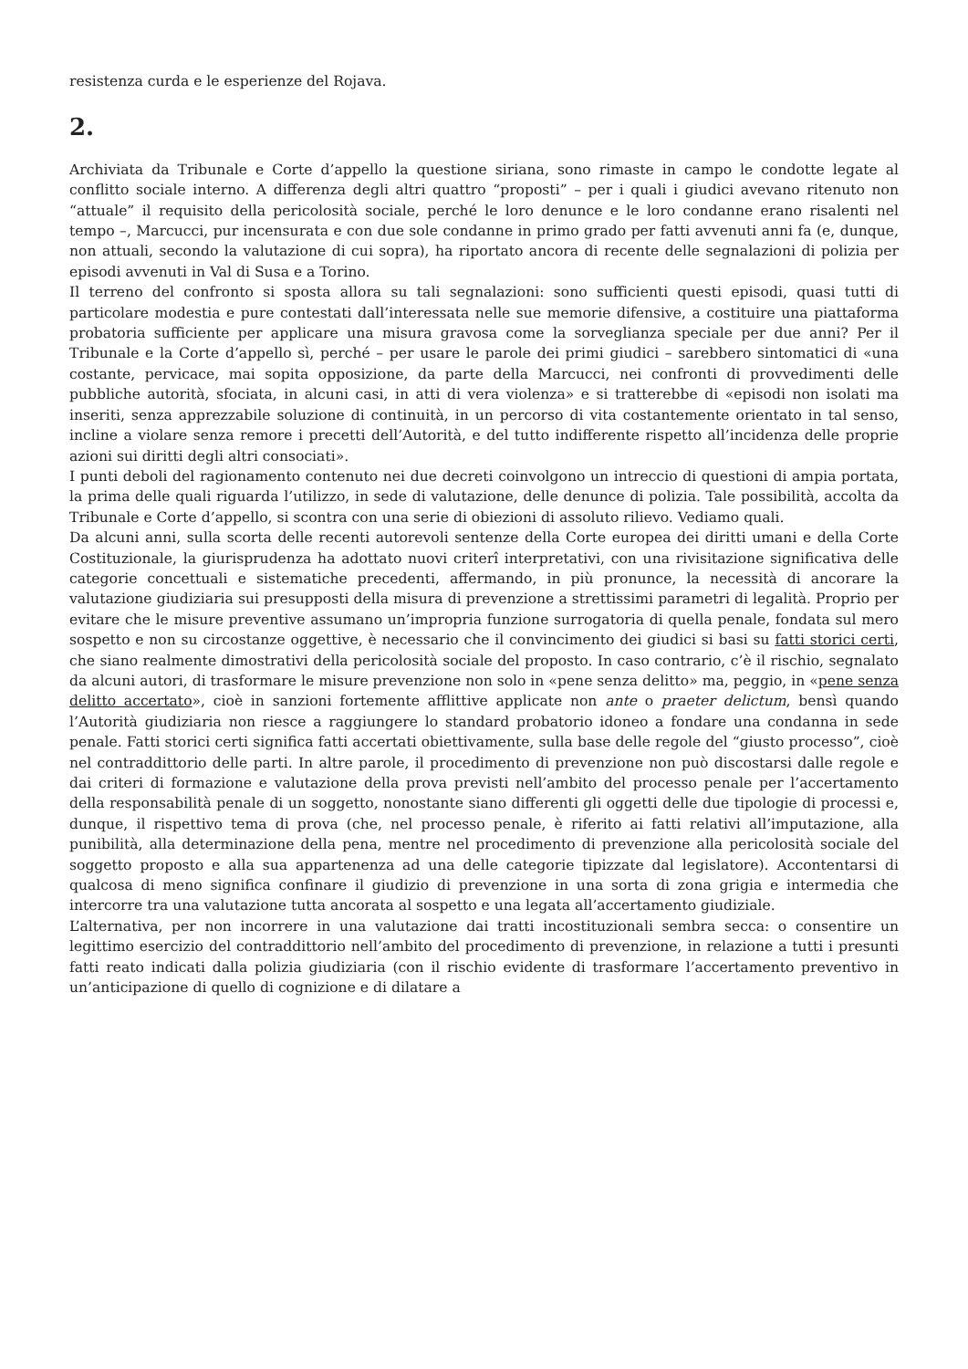resistenza curda e le esperienze del Rojava.
2.
Archiviata da Tribunale e Corte d’appello la questione siriana, sono rimaste in campo le condotte legate al conflitto sociale interno. A differenza degli altri quattro “proposti” – per i quali i giudici avevano ritenuto non “attuale” il requisito della pericolosità sociale, perché le loro denunce e le loro condanne erano risalenti nel tempo –, Marcucci, pur incensurata e con due sole condanne in primo grado per fatti avvenuti anni fa (e, dunque, non attuali, secondo la valutazione di cui sopra), ha riportato ancora di recente delle segnalazioni di polizia per episodi avvenuti in Val di Susa e a Torino.
Il terreno del confronto si sposta allora su tali segnalazioni: sono sufficienti questi episodi, quasi tutti di particolare modestia e pure contestati dall’interessata nelle sue memorie difensive, a costituire una piattaforma probatoria sufficiente per applicare una misura gravosa come la sorveglianza speciale per due anni? Per il Tribunale e la Corte d’appello sì, perché – per usare le parole dei primi giudici – sarebbero sintomatici di «una costante, pervicace, mai sopita opposizione, da parte della Marcucci, nei confronti di provvedimenti delle pubbliche autorità, sfociata, in alcuni casi, in atti di vera violenza» e si tratterebbe di «episodi non isolati ma inseriti, senza apprezzabile soluzione di continuità, in un percorso di vita costantemente orientato in tal senso, incline a violare senza remore i precetti dell’Autorità, e del tutto indifferente rispetto all’incidenza delle proprie azioni sui diritti degli altri consociati».
I punti deboli del ragionamento contenuto nei due decreti coinvolgono un intreccio di questioni di ampia portata, la prima delle quali riguarda l’utilizzo, in sede di valutazione, delle denunce di polizia. Tale possibilità, accolta da Tribunale e Corte d’appello, si scontra con una serie di obiezioni di assoluto rilievo. Vediamo quali.
Da alcuni anni, sulla scorta delle recenti autorevoli sentenze della Corte europea dei diritti umani e della Corte Costituzionale, la giurisprudenza ha adottato nuovi criterî interpretativi, con una rivisitazione significativa delle categorie concettuali e sistematiche precedenti, affermando, in più pronunce, la necessità di ancorare la valutazione giudiziaria sui presupposti della misura di prevenzione a strettissimi parametri di legalità. Proprio per evitare che le misure preventive assumano un’impropria funzione surrogatoria di quella penale, fondata sul mero sospetto e non su circostanze oggettive, è necessario che il convincimento dei giudici si basi su fatti storici certi, che siano realmente dimostrativi della pericolosità sociale del proposto. In caso contrario, c’è il rischio, segnalato da alcuni autori, di trasformare le misure prevenzione non solo in «pene senza delitto» ma, peggio, in «pene senza delitto accertato», cioè in sanzioni fortemente afflittive applicate non ante o praeter delictum, bensì quando l’Autorità giudiziaria non riesce a raggiungere lo standard probatorio idoneo a fondare una condanna in sede penale. Fatti storici certi significa fatti accertati obiettivamente, sulla base delle regole del “giusto processo”, cioè nel contraddittorio delle parti. In altre parole, il procedimento di prevenzione non può discostarsi dalle regole e dai criteri di formazione e valutazione della prova previsti nell’ambito del processo penale per l’accertamento della responsabilità penale di un soggetto, nonostante siano differenti gli oggetti delle due tipologie di processi e, dunque, il rispettivo tema di prova (che, nel processo penale, è riferito ai fatti relativi all’imputazione, alla punibilità, alla determinazione della pena, mentre nel procedimento di prevenzione alla pericolosità sociale del soggetto proposto e alla sua appartenenza ad una delle categorie tipizzate dal legislatore). Accontentarsi di qualcosa di meno significa confinare il giudizio di prevenzione in una sorta di zona grigia e intermedia che intercorre tra una valutazione tutta ancorata al sospetto e una legata all’accertamento giudiziale.
L’alternativa, per non incorrere in una valutazione dai tratti incostituzionali sembra secca: o consentire un legittimo esercizio del contraddittorio nell’ambito del procedimento di prevenzione, in relazione a tutti i presunti fatti reato indicati dalla polizia giudiziaria (con il rischio evidente di trasformare l’accertamento preventivo in un’anticipazione di quello di cognizione e di dilatare a